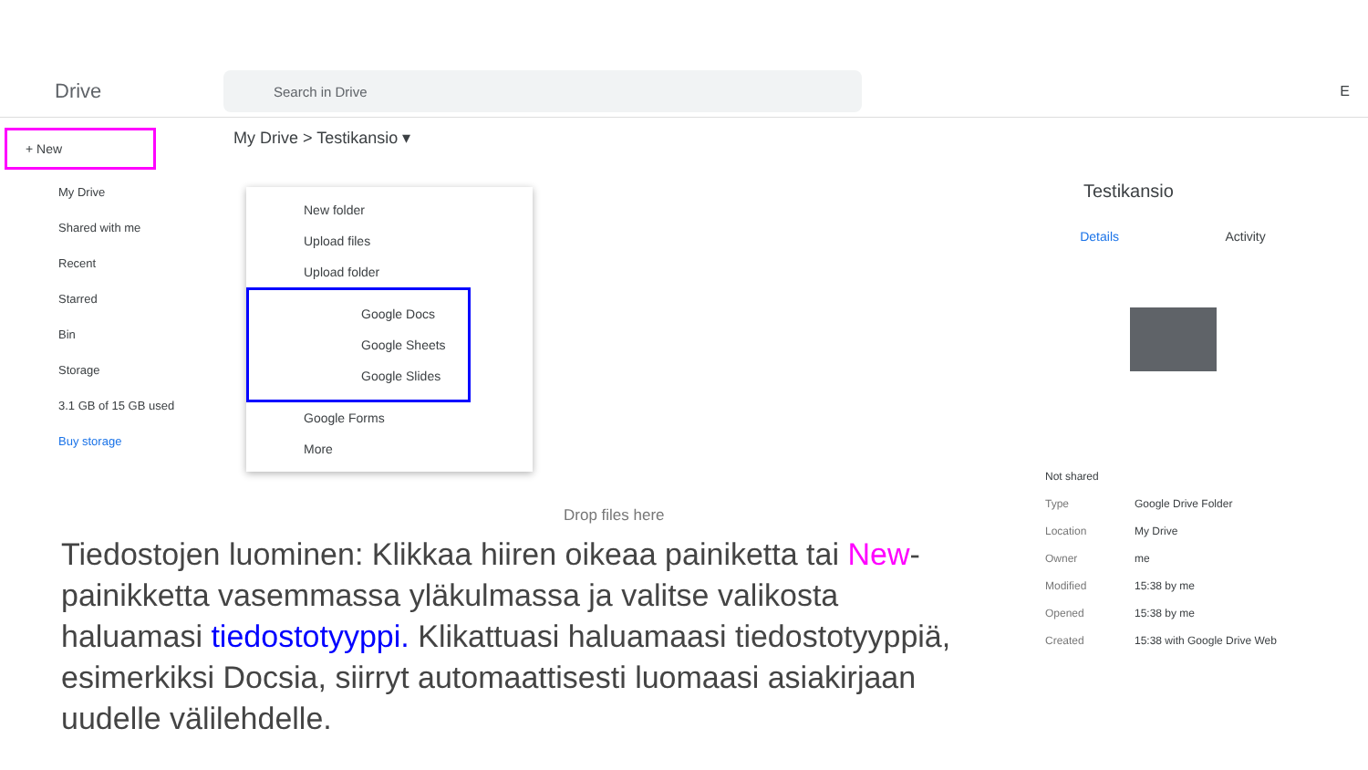Drive
Search in Drive
E
+ New
My Drive
Shared with me
Recent
Starred
Bin
Storage
3.1 GB of 15 GB used
Buy storage
My Drive > Testikansio ▾
New folder
Upload files
Upload folder
Google Docs
Google Sheets
Google Slides
Google Forms
More
Drop files here
Testikansio
Details Activity
Not shared
Type Google Drive Folder
Location My Drive
Owner me
Modified 15:38 by me
Opened 15:38 by me
Created 15:38 with Google Drive Web
Tiedostojen luominen: Klikkaa hiiren oikeaa painiketta tai New-painikketta vasemmassa yläkulmassa ja valitse valikosta haluamasi tiedostotyyppi. Klikattuasi haluamaasi tiedostotyyppiä, esimerkiksi Docsia, siirryt automaattisesti luomaasi asiakirjaan uudelle välilehdelle.